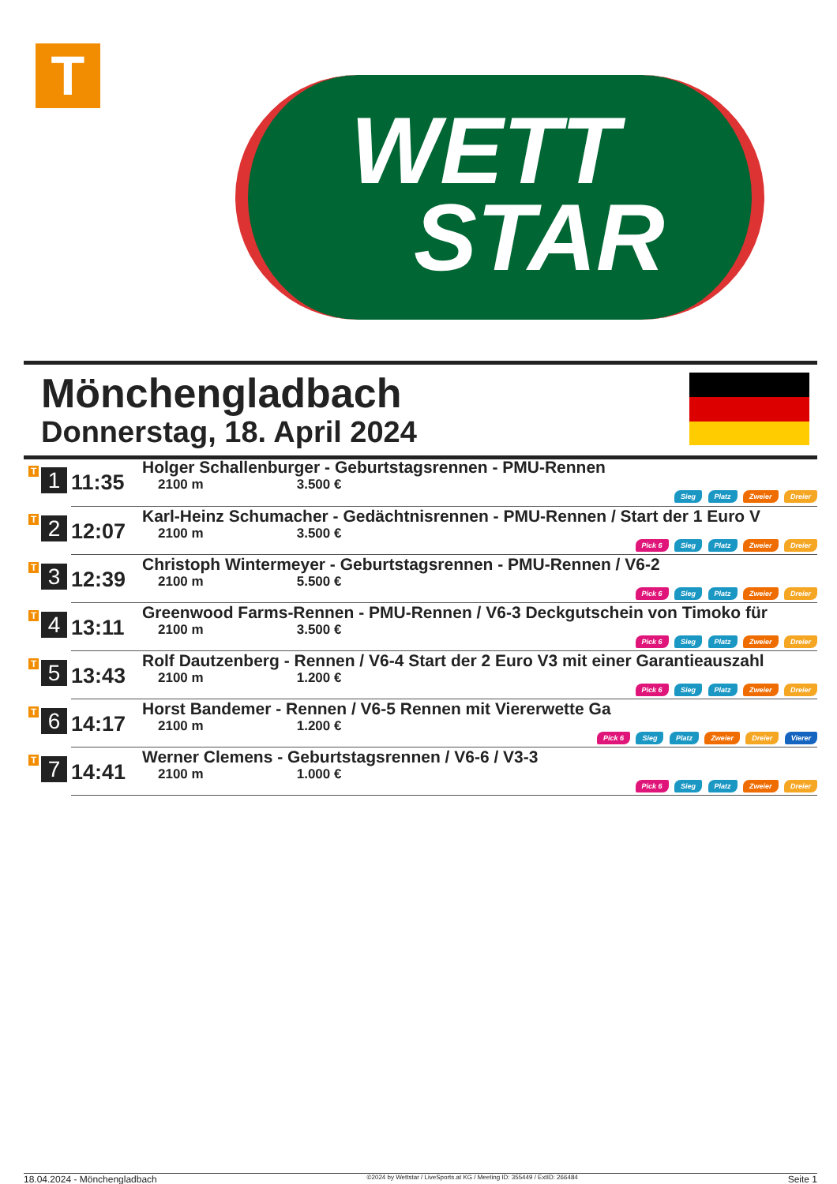T
WETT
STAR
Mönchengladbach
Donnerstag, 18. April 2024
| T 1 | 11:35 | Holger Schallenburger - Geburtstagsrennen - PMU-Rennen 2100 m 3.500 € Sieg Platz Zweier Dreier |
| T 2 | 12:07 | Karl-Heinz Schumacher - Gedächtnisrennen - PMU-Rennen / Start der 1 Euro V 2100 m 3.500 € Pick 6 Sieg Platz Zweier Dreier |
| T 3 | 12:39 | Christoph Wintermeyer - Geburtstagsrennen - PMU-Rennen / V6-2 2100 m 5.500 € Pick 6 Sieg Platz Zweier Dreier |
| T 4 | 13:11 | Greenwood Farms-Rennen - PMU-Rennen / V6-3 Deckgutschein von Timoko für 2100 m 3.500 € Pick 6 Sieg Platz Zweier Dreier |
| T 5 | 13:43 | Rolf Dautzenberg - Rennen / V6-4 Start der 2 Euro V3 mit einer Garantieauszahl 2100 m 1.200 € Pick 6 Sieg Platz Zweier Dreier |
| T 6 | 14:17 | Horst Bandemer - Rennen / V6-5 Rennen mit Viererwette Ga 2100 m 1.200 € Pick 6 Sieg Platz Zweier Dreier Vierer |
| T 7 | 14:41 | Werner Clemens - Geburtstagsrennen / V6-6 / V3-3 2100 m 1.000 € Pick 6 Sieg Platz Zweier Dreier |
18.04.2024 - Mönchengladbach ©2024 by Wettstar / LiveSports.at KG / Meeting ID: 355449 / ExtID: 266484 Seite 1